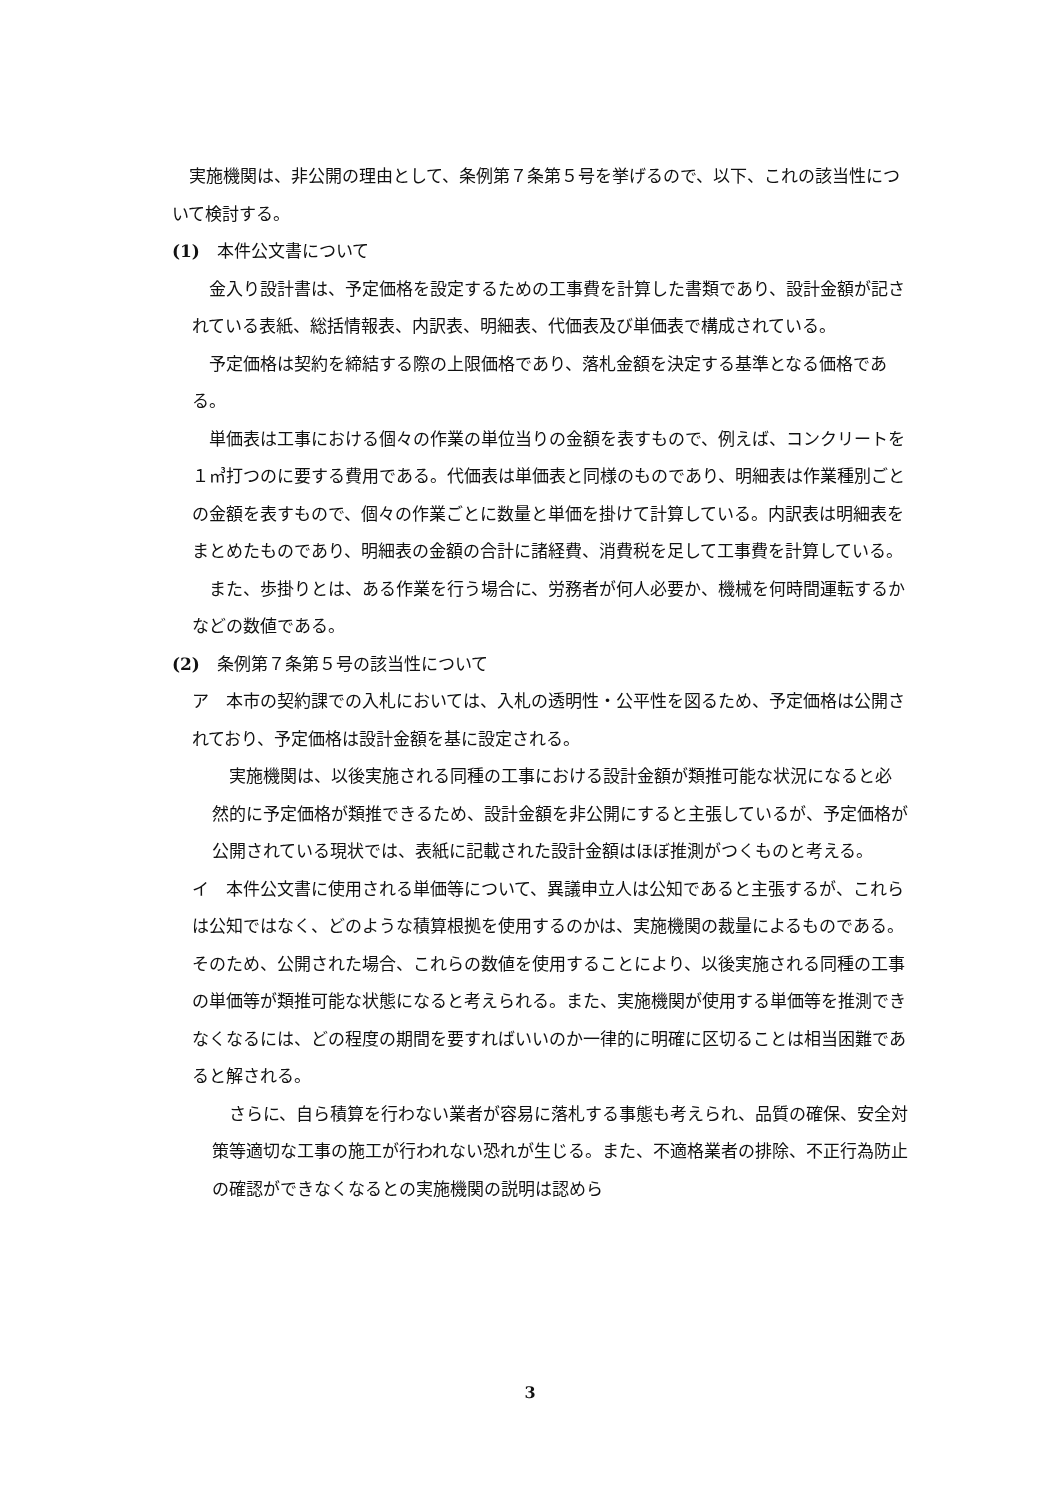実施機関は、非公開の理由として、条例第７条第５号を挙げるので、以下、これの該当性について検討する。
(1)　本件公文書について
　金入り設計書は、予定価格を設定するための工事費を計算した書類であり、設計金額が記されている表紙、総括情報表、内訳表、明細表、代価表及び単価表で構成されている。
　予定価格は契約を締結する際の上限価格であり、落札金額を決定する基準となる価格である。
　単価表は工事における個々の作業の単位当りの金額を表すもので、例えば、コンクリートを１㎥打つのに要する費用である。代価表は単価表と同様のものであり、明細表は作業種別ごとの金額を表すもので、個々の作業ごとに数量と単価を掛けて計算している。内訳表は明細表をまとめたものであり、明細表の金額の合計に諸経費、消費税を足して工事費を計算している。
　また、歩掛りとは、ある作業を行う場合に、労務者が何人必要か、機械を何時間運転するかなどの数値である。
(2)　条例第７条第５号の該当性について
ア　本市の契約課での入札においては、入札の透明性・公平性を図るため、予定価格は公開されており、予定価格は設計金額を基に設定される。
　実施機関は、以後実施される同種の工事における設計金額が類推可能な状況になると必然的に予定価格が類推できるため、設計金額を非公開にすると主張しているが、予定価格が公開されている現状では、表紙に記載された設計金額はほぼ推測がつくものと考える。
イ　本件公文書に使用される単価等について、異議申立人は公知であると主張するが、これらは公知ではなく、どのような積算根拠を使用するのかは、実施機関の裁量によるものである。そのため、公開された場合、これらの数値を使用することにより、以後実施される同種の工事の単価等が類推可能な状態になると考えられる。また、実施機関が使用する単価等を推測できなくなるには、どの程度の期間を要すればいいのか一律的に明確に区切ることは相当困難であると解される。
　さらに、自ら積算を行わない業者が容易に落札する事態も考えられ、品質の確保、安全対策等適切な工事の施工が行われない恐れが生じる。また、不適格業者の排除、不正行為防止の確認ができなくなるとの実施機関の説明は認めら
3